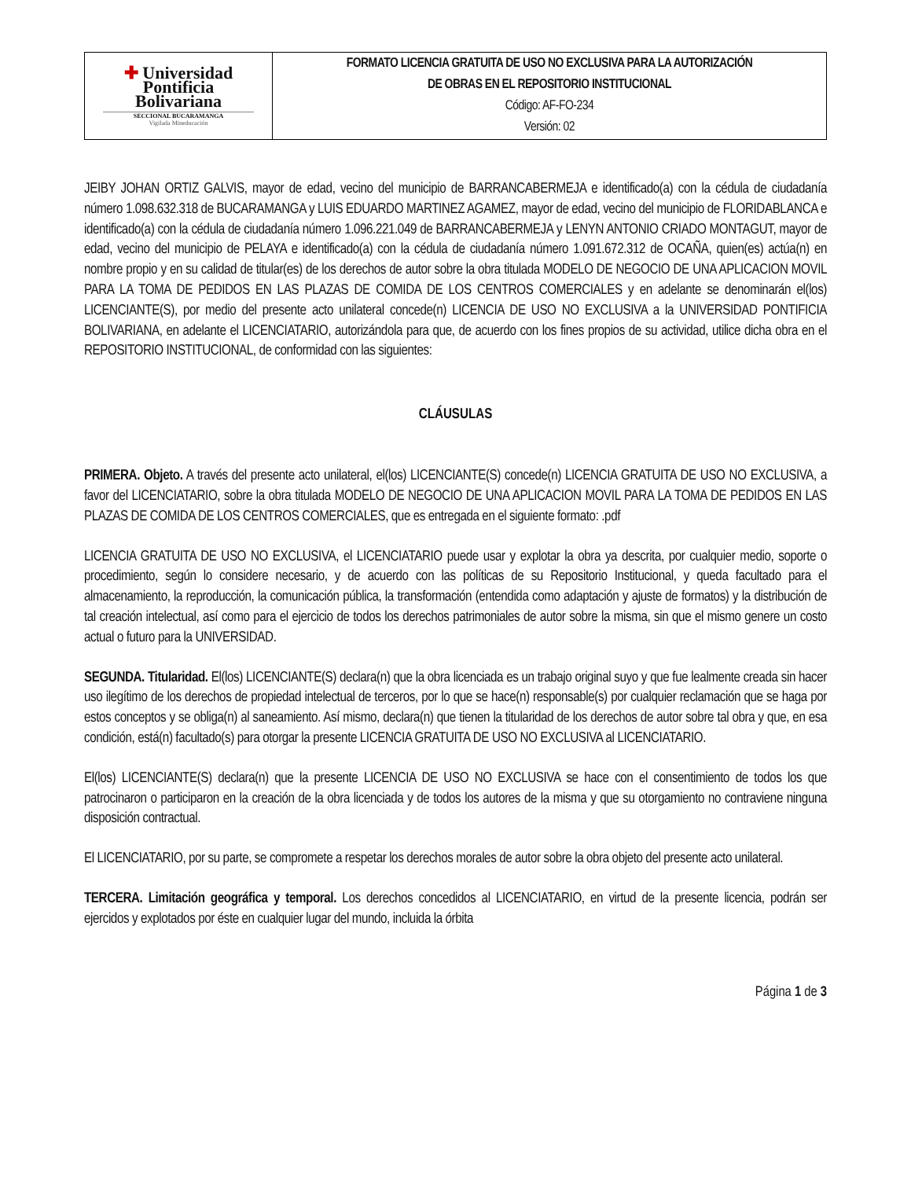| ✚ Universidad Pontificia Bolivariana SECCIONAL BUCARAMANGA Vigilada Mineducación | FORMATO LICENCIA GRATUITA DE USO NO EXCLUSIVA PARA LA AUTORIZACIÓN DE OBRAS EN EL REPOSITORIO INSTITUCIONAL Código: AF-FO-234 Versión: 02 |
JEIBY JOHAN ORTIZ GALVIS, mayor de edad, vecino del municipio de BARRANCABERMEJA e identificado(a) con la cédula de ciudadanía número 1.098.632.318 de BUCARAMANGA y LUIS EDUARDO MARTINEZ AGAMEZ, mayor de edad, vecino del municipio de FLORIDABLANCA e identificado(a) con la cédula de ciudadanía número 1.096.221.049 de BARRANCABERMEJA y LENYN ANTONIO CRIADO MONTAGUT, mayor de edad, vecino del municipio de PELAYA e identificado(a) con la cédula de ciudadanía número 1.091.672.312 de OCAÑA, quien(es) actúa(n) en nombre propio y en su calidad de titular(es) de los derechos de autor sobre la obra titulada MODELO DE NEGOCIO DE UNA APLICACION MOVIL PARA LA TOMA DE PEDIDOS EN LAS PLAZAS DE COMIDA DE LOS CENTROS COMERCIALES y en adelante se denominarán el(los) LICENCIANTE(S), por medio del presente acto unilateral concede(n) LICENCIA DE USO NO EXCLUSIVA a la UNIVERSIDAD PONTIFICIA BOLIVARIANA, en adelante el LICENCIATARIO, autorizándola para que, de acuerdo con los fines propios de su actividad, utilice dicha obra en el REPOSITORIO INSTITUCIONAL, de conformidad con las siguientes:
CLÁUSULAS
PRIMERA. Objeto. A través del presente acto unilateral, el(los) LICENCIANTE(S) concede(n) LICENCIA GRATUITA DE USO NO EXCLUSIVA, a favor del LICENCIATARIO, sobre la obra titulada MODELO DE NEGOCIO DE UNA APLICACION MOVIL PARA LA TOMA DE PEDIDOS EN LAS PLAZAS DE COMIDA DE LOS CENTROS COMERCIALES, que es entregada en el siguiente formato: .pdf
LICENCIA GRATUITA DE USO NO EXCLUSIVA, el LICENCIATARIO puede usar y explotar la obra ya descrita, por cualquier medio, soporte o procedimiento, según lo considere necesario, y de acuerdo con las políticas de su Repositorio Institucional, y queda facultado para el almacenamiento, la reproducción, la comunicación pública, la transformación (entendida como adaptación y ajuste de formatos) y la distribución de tal creación intelectual, así como para el ejercicio de todos los derechos patrimoniales de autor sobre la misma, sin que el mismo genere un costo actual o futuro para la UNIVERSIDAD.
SEGUNDA. Titularidad. El(los) LICENCIANTE(S) declara(n) que la obra licenciada es un trabajo original suyo y que fue lealmente creada sin hacer uso ilegítimo de los derechos de propiedad intelectual de terceros, por lo que se hace(n) responsable(s) por cualquier reclamación que se haga por estos conceptos y se obliga(n) al saneamiento. Así mismo, declara(n) que tienen la titularidad de los derechos de autor sobre tal obra y que, en esa condición, está(n) facultado(s) para otorgar la presente LICENCIA GRATUITA DE USO NO EXCLUSIVA al LICENCIATARIO.
El(los) LICENCIANTE(S) declara(n) que la presente LICENCIA DE USO NO EXCLUSIVA se hace con el consentimiento de todos los que patrocinaron o participaron en la creación de la obra licenciada y de todos los autores de la misma y que su otorgamiento no contraviene ninguna disposición contractual.
El LICENCIATARIO, por su parte, se compromete a respetar los derechos morales de autor sobre la obra objeto del presente acto unilateral.
TERCERA. Limitación geográfica y temporal. Los derechos concedidos al LICENCIATARIO, en virtud de la presente licencia, podrán ser ejercidos y explotados por éste en cualquier lugar del mundo, incluida la órbita
Página 1 de 3